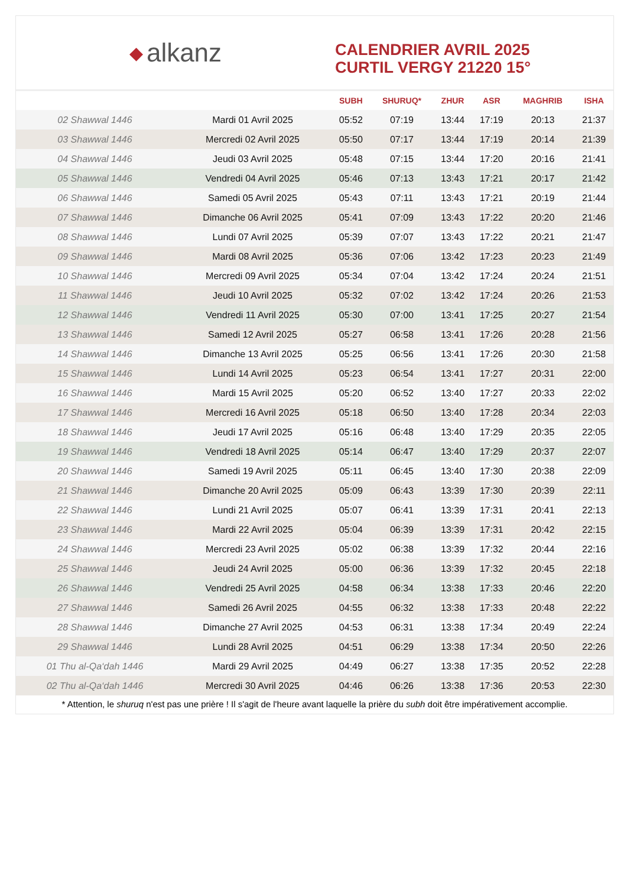◆ alkanz
CALENDRIER AVRIL 2025
CURTIL VERGY 21220 15°
| | | SUBH | SHURUQ* | ZHUR | ASR | MAGHRIB | ISHA |
| --- | --- | --- | --- | --- | --- | --- | --- |
| 02 Shawwal 1446 | Mardi 01 Avril 2025 | 05:52 | 07:19 | 13:44 | 17:19 | 20:13 | 21:37 |
| 03 Shawwal 1446 | Mercredi 02 Avril 2025 | 05:50 | 07:17 | 13:44 | 17:19 | 20:14 | 21:39 |
| 04 Shawwal 1446 | Jeudi 03 Avril 2025 | 05:48 | 07:15 | 13:44 | 17:20 | 20:16 | 21:41 |
| 05 Shawwal 1446 | Vendredi 04 Avril 2025 | 05:46 | 07:13 | 13:43 | 17:21 | 20:17 | 21:42 |
| 06 Shawwal 1446 | Samedi 05 Avril 2025 | 05:43 | 07:11 | 13:43 | 17:21 | 20:19 | 21:44 |
| 07 Shawwal 1446 | Dimanche 06 Avril 2025 | 05:41 | 07:09 | 13:43 | 17:22 | 20:20 | 21:46 |
| 08 Shawwal 1446 | Lundi 07 Avril 2025 | 05:39 | 07:07 | 13:43 | 17:22 | 20:21 | 21:47 |
| 09 Shawwal 1446 | Mardi 08 Avril 2025 | 05:36 | 07:06 | 13:42 | 17:23 | 20:23 | 21:49 |
| 10 Shawwal 1446 | Mercredi 09 Avril 2025 | 05:34 | 07:04 | 13:42 | 17:24 | 20:24 | 21:51 |
| 11 Shawwal 1446 | Jeudi 10 Avril 2025 | 05:32 | 07:02 | 13:42 | 17:24 | 20:26 | 21:53 |
| 12 Shawwal 1446 | Vendredi 11 Avril 2025 | 05:30 | 07:00 | 13:41 | 17:25 | 20:27 | 21:54 |
| 13 Shawwal 1446 | Samedi 12 Avril 2025 | 05:27 | 06:58 | 13:41 | 17:26 | 20:28 | 21:56 |
| 14 Shawwal 1446 | Dimanche 13 Avril 2025 | 05:25 | 06:56 | 13:41 | 17:26 | 20:30 | 21:58 |
| 15 Shawwal 1446 | Lundi 14 Avril 2025 | 05:23 | 06:54 | 13:41 | 17:27 | 20:31 | 22:00 |
| 16 Shawwal 1446 | Mardi 15 Avril 2025 | 05:20 | 06:52 | 13:40 | 17:27 | 20:33 | 22:02 |
| 17 Shawwal 1446 | Mercredi 16 Avril 2025 | 05:18 | 06:50 | 13:40 | 17:28 | 20:34 | 22:03 |
| 18 Shawwal 1446 | Jeudi 17 Avril 2025 | 05:16 | 06:48 | 13:40 | 17:29 | 20:35 | 22:05 |
| 19 Shawwal 1446 | Vendredi 18 Avril 2025 | 05:14 | 06:47 | 13:40 | 17:29 | 20:37 | 22:07 |
| 20 Shawwal 1446 | Samedi 19 Avril 2025 | 05:11 | 06:45 | 13:40 | 17:30 | 20:38 | 22:09 |
| 21 Shawwal 1446 | Dimanche 20 Avril 2025 | 05:09 | 06:43 | 13:39 | 17:30 | 20:39 | 22:11 |
| 22 Shawwal 1446 | Lundi 21 Avril 2025 | 05:07 | 06:41 | 13:39 | 17:31 | 20:41 | 22:13 |
| 23 Shawwal 1446 | Mardi 22 Avril 2025 | 05:04 | 06:39 | 13:39 | 17:31 | 20:42 | 22:15 |
| 24 Shawwal 1446 | Mercredi 23 Avril 2025 | 05:02 | 06:38 | 13:39 | 17:32 | 20:44 | 22:16 |
| 25 Shawwal 1446 | Jeudi 24 Avril 2025 | 05:00 | 06:36 | 13:39 | 17:32 | 20:45 | 22:18 |
| 26 Shawwal 1446 | Vendredi 25 Avril 2025 | 04:58 | 06:34 | 13:38 | 17:33 | 20:46 | 22:20 |
| 27 Shawwal 1446 | Samedi 26 Avril 2025 | 04:55 | 06:32 | 13:38 | 17:33 | 20:48 | 22:22 |
| 28 Shawwal 1446 | Dimanche 27 Avril 2025 | 04:53 | 06:31 | 13:38 | 17:34 | 20:49 | 22:24 |
| 29 Shawwal 1446 | Lundi 28 Avril 2025 | 04:51 | 06:29 | 13:38 | 17:34 | 20:50 | 22:26 |
| 01 Thu al-Qa‘dah 1446 | Mardi 29 Avril 2025 | 04:49 | 06:27 | 13:38 | 17:35 | 20:52 | 22:28 |
| 02 Thu al-Qa‘dah 1446 | Mercredi 30 Avril 2025 | 04:46 | 06:26 | 13:38 | 17:36 | 20:53 | 22:30 |
* Attention, le shuruq n'est pas une prière ! Il s'agit de l'heure avant laquelle la prière du subh doit être impérativement accomplie.